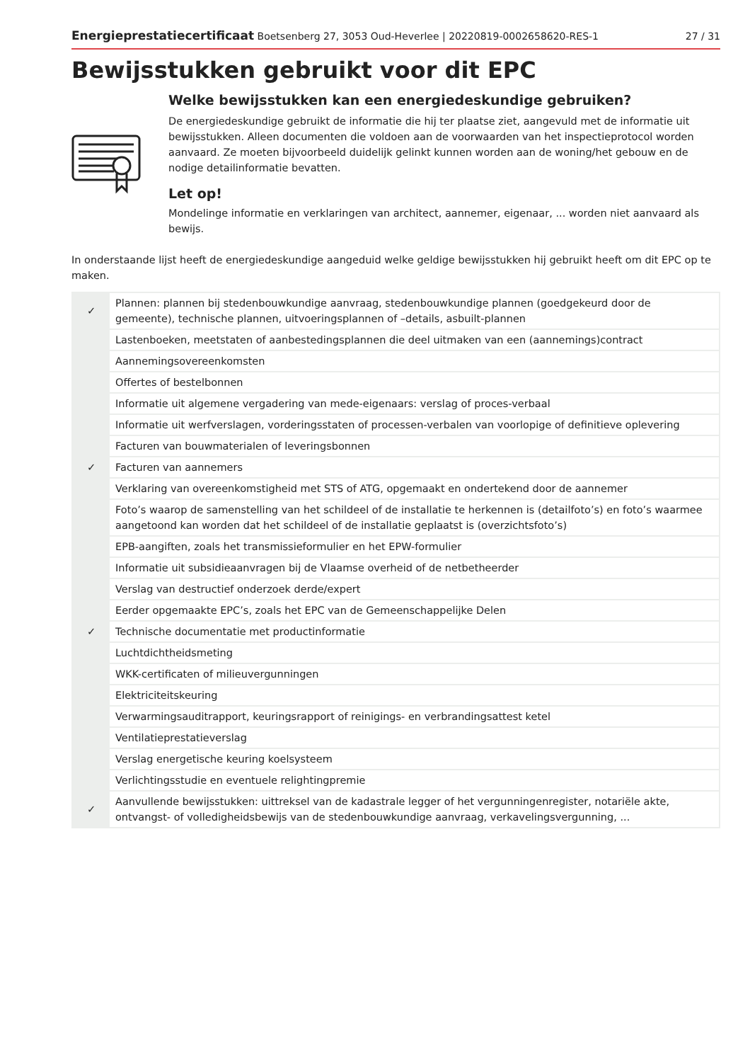Energieprestatiecertificaat Boetsenberg 27, 3053 Oud-Heverlee | 20220819-0002658620-RES-1 27 / 31
Bewijsstukken gebruikt voor dit EPC
Welke bewijsstukken kan een energiedeskundige gebruiken?
De energiedeskundige gebruikt de informatie die hij ter plaatse ziet, aangevuld met de informatie uit bewijsstukken. Alleen documenten die voldoen aan de voorwaarden van het inspectieprotocol worden aanvaard. Ze moeten bijvoorbeeld duidelijk gelinkt kunnen worden aan de woning/het gebouw en de nodige detailinformatie bevatten.
Let op!
Mondelinge informatie en verklaringen van architect, aannemer, eigenaar, ... worden niet aanvaard als bewijs.
In onderstaande lijst heeft de energiedeskundige aangeduid welke geldige bewijsstukken hij gebruikt heeft om dit EPC op te maken.
| ✓ | Plannen: plannen bij stedenbouwkundige aanvraag, stedenbouwkundige plannen (goedgekeurd door de gemeente), technische plannen, uitvoeringsplannen of –details, asbuilt-plannen |
| | Lastenboeken, meetstaten of aanbestedingsplannen die deel uitmaken van een (aannemings)contract |
| | Aannemingsovereenkomsten |
| | Offertes of bestelbonnen |
| | Informatie uit algemene vergadering van mede-eigenaars: verslag of proces-verbaal |
| | Informatie uit werfverslagen, vorderingsstaten of processen-verbalen van voorlopige of definitieve oplevering |
| | Facturen van bouwmaterialen of leveringsbonnen |
| ✓ | Facturen van aannemers |
| | Verklaring van overeenkomstigheid met STS of ATG, opgemaakt en ondertekend door de aannemer |
| | Foto’s waarop de samenstelling van het schildeel of de installatie te herkennen is (detailfoto’s) en foto’s waarmee aangetoond kan worden dat het schildeel of de installatie geplaatst is (overzichtsfoto’s) |
| | EPB-aangiften, zoals het transmissieformulier en het EPW-formulier |
| | Informatie uit subsidieaanvragen bij de Vlaamse overheid of de netbetheerder |
| | Verslag van destructief onderzoek derde/expert |
| | Eerder opgemaakte EPC’s, zoals het EPC van de Gemeenschappelijke Delen |
| ✓ | Technische documentatie met productinformatie |
| | Luchtdichtheidsmeting |
| | WKK-certificaten of milieuvergunningen |
| | Elektriciteitskeuring |
| | Verwarmingsauditrapport, keuringsrapport of reinigings- en verbrandingsattest ketel |
| | Ventilatieprestatieverslag |
| | Verslag energetische keuring koelsysteem |
| | Verlichtingsstudie en eventuele relightingpremie |
| ✓ | Aanvullende bewijsstukken: uittreksel van de kadastrale legger of het vergunningenregister, notariële akte, ontvangst- of volledigheidsbewijs van de stedenbouwkundige aanvraag, verkavelingsvergunning, ... |